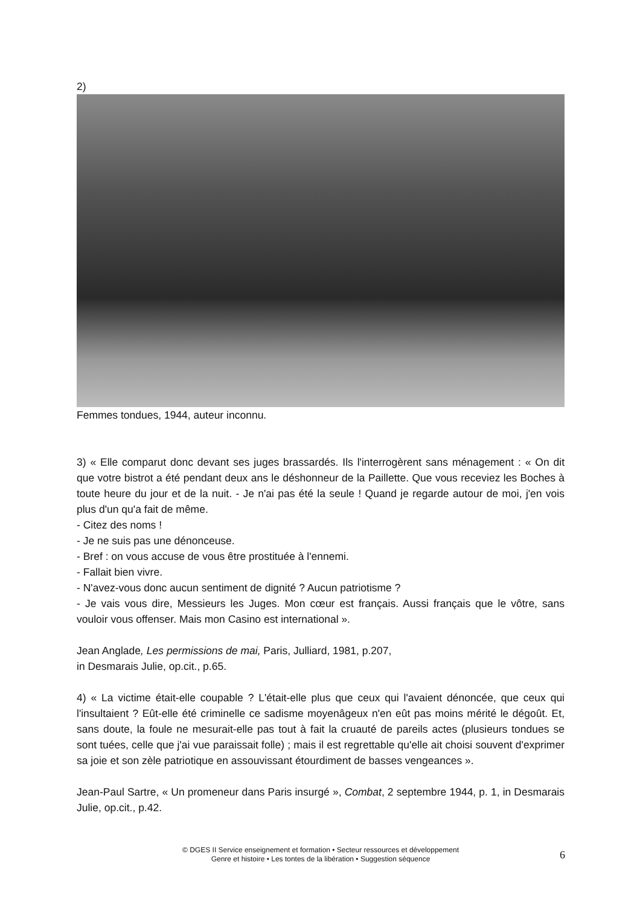2)
Femmes tondues, 1944, auteur inconnu.
3) « Elle comparut donc devant ses juges brassardés. Ils l'interrogèrent sans ménagement : « On dit que votre bistrot a été pendant deux ans le déshonneur de la Paillette. Que vous receviez les Boches à toute heure du jour et de la nuit. - Je n'ai pas été la seule ! Quand je regarde autour de moi, j'en vois plus d'un qu'a fait de même.
- Citez des noms !
- Je ne suis pas une dénonceuse.
- Bref : on vous accuse de vous être prostituée à l'ennemi.
- Fallait bien vivre.
- N'avez-vous donc aucun sentiment de dignité ? Aucun patriotisme ?
- Je vais vous dire, Messieurs les Juges. Mon cœur est français. Aussi français que le vôtre, sans vouloir vous offenser. Mais mon Casino est international ».
Jean Anglade, Les permissions de mai, Paris, Julliard, 1981, p.207,
in Desmarais Julie, op.cit., p.65.
4) « La victime était-elle coupable ? L'était-elle plus que ceux qui l'avaient dénoncée, que ceux qui l'insultaient ? Eût-elle été criminelle ce sadisme moyenâgeux n'en eût pas moins mérité le dégoût. Et, sans doute, la foule ne mesurait-elle pas tout à fait la cruauté de pareils actes (plusieurs tondues se sont tuées, celle que j'ai vue paraissait folle) ; mais il est regrettable qu'elle ait choisi souvent d'exprimer sa joie et son zèle patriotique en assouvissant étourdiment de basses vengeances ».
Jean-Paul Sartre, « Un promeneur dans Paris insurgé », Combat, 2 septembre 1944, p. 1, in Desmarais Julie, op.cit., p.42.
© DGES II Service enseignement et formation • Secteur ressources et développement
Genre et histoire • Les tontes de la libération • Suggestion séquence
6